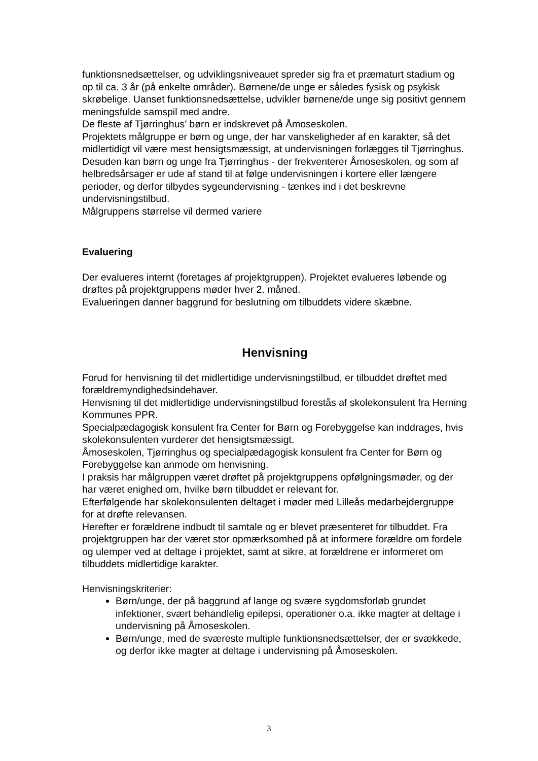funktionsnedsættelser, og udviklingsniveauet spreder sig fra et præmaturt stadium og op til ca. 3 år (på enkelte områder). Børnene/de unge er således fysisk og psykisk skrøbelige. Uanset funktionsnedsættelse, udvikler børnene/de unge sig positivt gennem meningsfulde samspil med andre.
De fleste af Tjørringhus’ børn er indskrevet på Åmoseskolen.
Projektets målgruppe er børn og unge, der har vanskeligheder af en karakter, så det midlertidigt vil være mest hensigtsmæssigt, at undervisningen forlægges til Tjørringhus. Desuden kan børn og unge fra Tjørringhus - der frekventerer Åmoseskolen, og som af helbredsårsager er ude af stand til at følge undervisningen i kortere eller længere perioder, og derfor tilbydes sygeundervisning - tænkes ind i det beskrevne undervisningstilbud.
Målgruppens størrelse vil dermed variere
Evaluering
Der evalueres internt (foretages af projektgruppen). Projektet evalueres løbende og drøftes på projektgruppens møder hver 2. måned.
Evalueringen danner baggrund for beslutning om tilbuddets videre skæbne.
Henvisning
Forud for henvisning til det midlertidige undervisningstilbud, er tilbuddet drøftet med forældremyndighedsindehaver.
Henvisning til det midlertidige undervisningstilbud forestås af skolekonsulent fra Herning Kommunes PPR.
Specialpædagogisk konsulent fra Center for Børn og Forebyggelse kan inddrages, hvis skolekonsulenten vurderer det hensigtsmæssigt.
Åmoseskolen, Tjørringhus og specialpædagogisk konsulent fra Center for Børn og Forebyggelse kan anmode om henvisning.
I praksis har målgruppen været drøftet på projektgruppens opfølgningsmøder, og der har været enighed om, hvilke børn tilbuddet er relevant for.
Efterfølgende har skolekonsulenten deltaget i møder med Lilleås medarbejdergruppe for at drøfte relevansen.
Herefter er forældrene indbudt til samtale og er blevet præsenteret for tilbuddet. Fra projektgruppen har der været stor opmærksomhed på at informere forældre om fordele og ulemper ved at deltage i projektet, samt at sikre, at forældrene er informeret om tilbuddets midlertidige karakter.
Henvisningskriterier:
Børn/unge, der på baggrund af lange og svære sygdomsforløb grundet infektioner, svært behandlelig epilepsi, operationer o.a. ikke magter at deltage i undervisning på Åmoseskolen.
Børn/unge, med de sværeste multiple funktionsnedsættelser, der er svækkede, og derfor ikke magter at deltage i undervisning på Åmoseskolen.
3